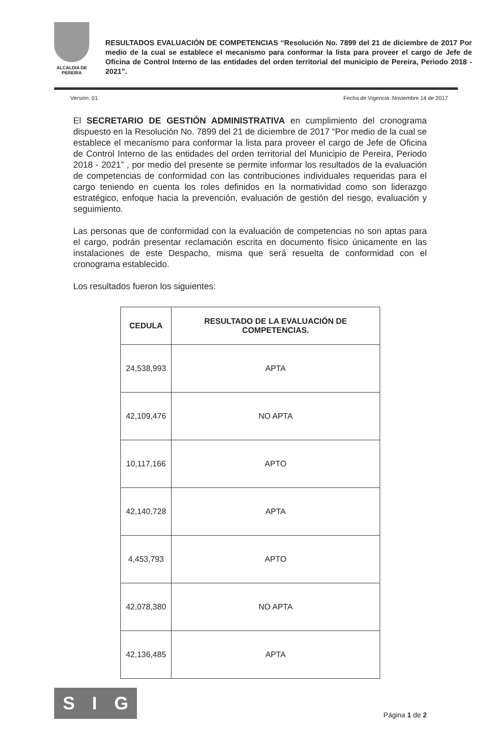ALCALDIA DE PEREIRA
RESULTADOS EVALUACIÓN DE COMPETENCIAS “Resolución No. 7899 del 21 de diciembre de 2017 Por medio de la cual se establece el mecanismo para conformar la lista para proveer el cargo de Jefe de Oficina de Control Interno de las entidades del orden territorial del municipio de Pereira, Periodo 2018 - 2021”.
Versión: 01 Fecha de Vigencia: Noviembre 14 de 2017
El SECRETARIO DE GESTIÓN ADMINISTRATIVA en cumplimiento del cronograma dispuesto en la Resolución No. 7899 del 21 de diciembre de 2017 “Por medio de la cual se establece el mecanismo para conformar la lista para proveer el cargo de Jefe de Oficina de Control Interno de las entidades del orden territorial del Municipio de Pereira, Periodo 2018 - 2021” , por medio del presente se permite informar los resultados de la evaluación de competencias de conformidad con las contribuciones individuales requeridas para el cargo teniendo en cuenta los roles definidos en la normatividad como son liderazgo estratégico, enfoque hacia la prevención, evaluación de gestión del riesgo, evaluación y seguimiento.
Las personas que de conformidad con la evaluación de competencias no son aptas para el cargo, podrán presentar reclamación escrita en documento físico únicamente en las instalaciones de este Despacho, misma que será resuelta de conformidad con el cronograma establecido.
Los resultados fueron los siguientes:
| CEDULA | RESULTADO DE LA EVALUACIÓN DE COMPETENCIAS. |
| --- | --- |
| 24,538,993 | APTA |
| 42,109,476 | NO APTA |
| 10,117,166 | APTO |
| 42,140,728 | APTA |
| 4,453,793 | APTO |
| 42,078,380 | NO APTA |
| 42,136,485 | APTA |
S I G
Página 1 de 2